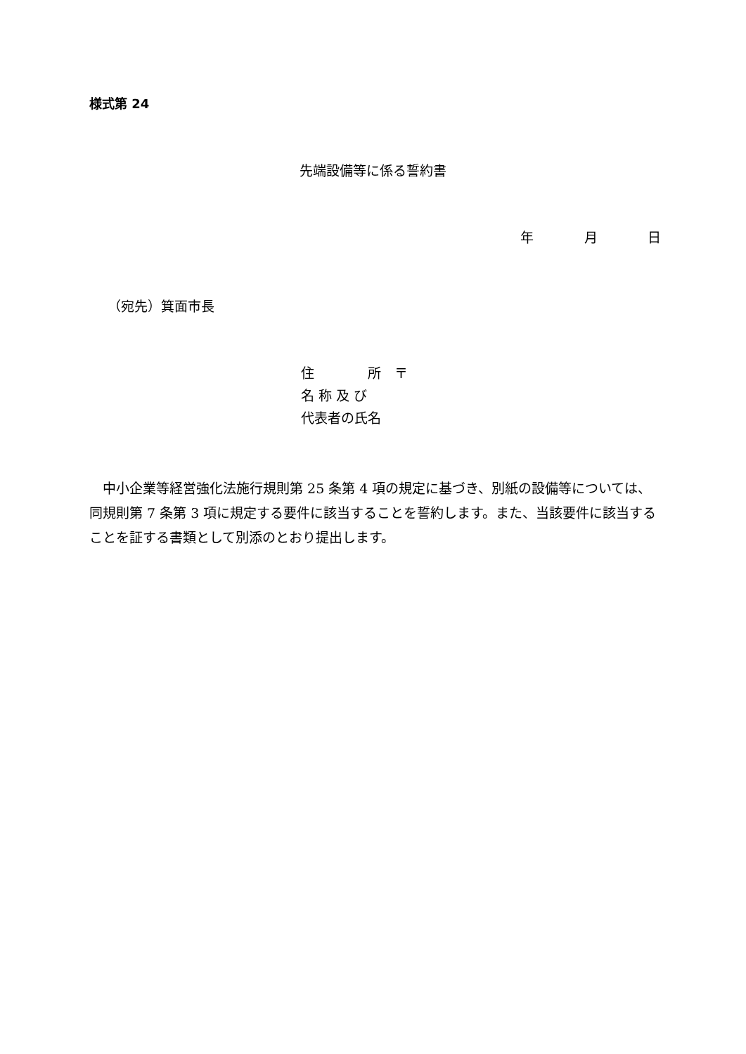様式第 24
先端設備等に係る誓約書
年 月 日
（宛先）箕面市長
住　　　　所　〒
名 称 及 び
代表者の氏名
中小企業等経営強化法施行規則第 25 条第 4 項の規定に基づき、別紙の設備等については、同規則第 7 条第 3 項に規定する要件に該当することを誓約します。また、当該要件に該当することを証する書類として別添のとおり提出します。